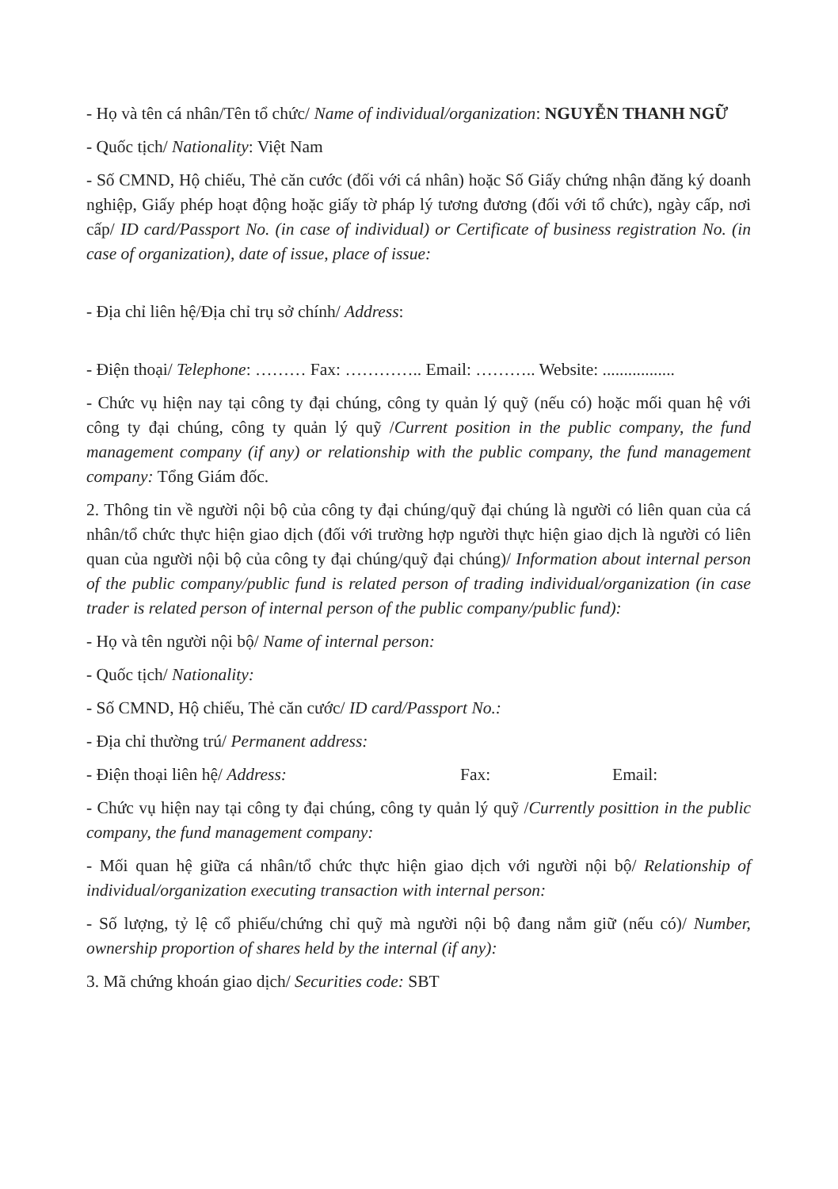- Họ và tên cá nhân/Tên tổ chức/ Name of individual/organization: NGUYỄN THANH NGỮ
- Quốc tịch/ Nationality: Việt Nam
- Số CMND, Hộ chiếu, Thẻ căn cước (đối với cá nhân) hoặc Số Giấy chứng nhận đăng ký doanh nghiệp, Giấy phép hoạt động hoặc giấy tờ pháp lý tương đương (đối với tổ chức), ngày cấp, nơi cấp/ ID card/Passport No. (in case of individual) or Certificate of business registration No. (in case of organization), date of issue, place of issue:
- Địa chỉ liên hệ/Địa chỉ trụ sở chính/ Address:
- Điện thoại/ Telephone: ……… Fax: ………….. Email: ……….. Website: .................
- Chức vụ hiện nay tại công ty đại chúng, công ty quản lý quỹ (nếu có) hoặc mối quan hệ với công ty đại chúng, công ty quản lý quỹ /Current position in the public company, the fund management company (if any) or relationship with the public company, the fund management company: Tổng Giám đốc.
2. Thông tin về người nội bộ của công ty đại chúng/quỹ đại chúng là người có liên quan của cá nhân/tổ chức thực hiện giao dịch (đối với trường hợp người thực hiện giao dịch là người có liên quan của người nội bộ của công ty đại chúng/quỹ đại chúng)/ Information about internal person of the public company/public fund is related person of trading individual/organization (in case trader is related person of internal person of the public company/public fund):
- Họ và tên người nội bộ/ Name of internal person:
- Quốc tịch/ Nationality:
- Số CMND, Hộ chiếu, Thẻ căn cước/ ID card/Passport No.:
- Địa chỉ thường trú/ Permanent address:
- Điện thoại liên hệ/ Address: Fax: Email:
- Chức vụ hiện nay tại công ty đại chúng, công ty quản lý quỹ /Currently posittion in the public company, the fund management company:
- Mối quan hệ giữa cá nhân/tổ chức thực hiện giao dịch với người nội bộ/ Relationship of individual/organization executing transaction with internal person:
- Số lượng, tỷ lệ cổ phiếu/chứng chỉ quỹ mà người nội bộ đang nắm giữ (nếu có)/ Number, ownership proportion of shares held by the internal (if any):
3. Mã chứng khoán giao dịch/ Securities code: SBT